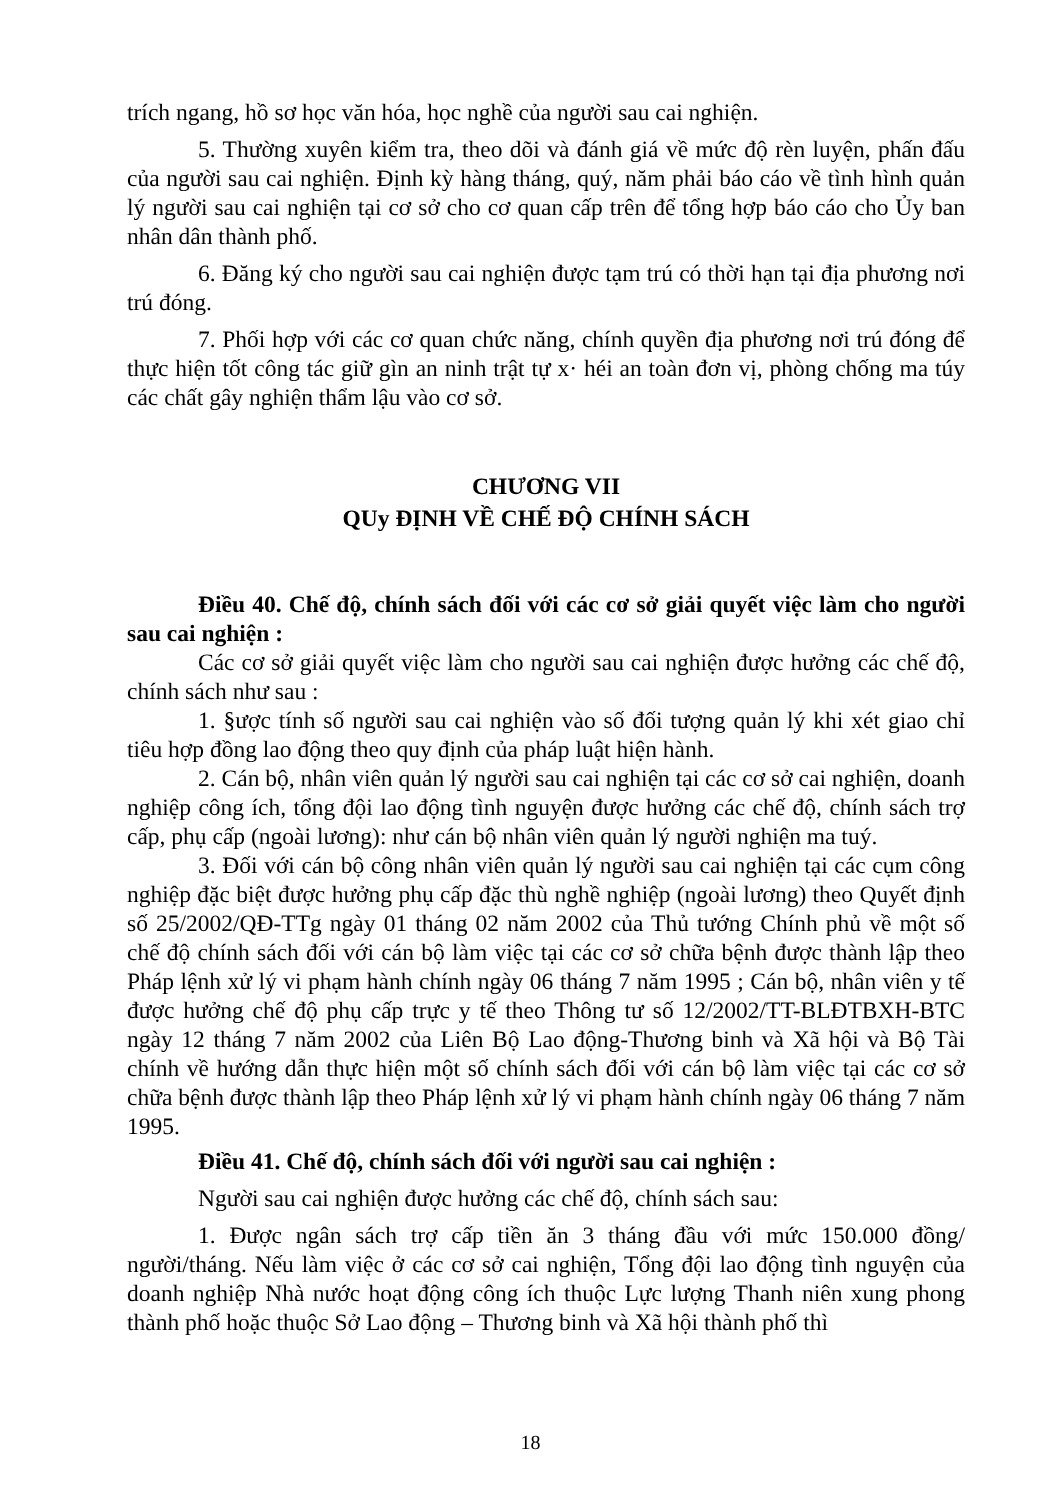trích ngang, hồ sơ học văn hóa, học nghề của người sau cai nghiện.
5. Thường xuyên kiểm tra, theo dõi và đánh giá về mức độ rèn luyện, phấn đấu của người sau cai nghiện. Định kỳ hàng tháng, quý, năm phải báo cáo về tình hình quản lý người sau cai nghiện tại cơ sở cho cơ quan cấp trên để tổng hợp báo cáo cho Ủy ban nhân dân thành phố.
6. Đăng ký cho người sau cai nghiện được tạm trú có thời hạn tại địa phương nơi trú đóng.
7. Phối hợp với các cơ quan chức năng, chính quyền địa phương nơi trú đóng để thực hiện tốt công tác giữ gìn an ninh trật tự x· héi an toàn đơn vị, phòng chống ma túy các chất gây nghiện thẩm lậu vào cơ sở.
CHƯƠNG VII
QUy ĐỊNH VỀ CHẾ ĐỘ CHÍNH SÁCH
Điều 40. Chế độ, chính sách đối với các cơ sở giải quyết việc làm cho người sau cai nghiện :
Các cơ sở giải quyết việc làm cho người sau cai nghiện được hưởng các chế độ, chính sách như sau :
1. §ược tính số người sau cai nghiện vào số đối tượng quản lý khi xét giao chỉ tiêu hợp đồng lao động theo quy định của pháp luật hiện hành.
2. Cán bộ, nhân viên quản lý người sau cai nghiện tại các cơ sở cai nghiện, doanh nghiệp công ích, tổng đội lao động tình nguyện được hưởng các chế độ, chính sách trợ cấp, phụ cấp (ngoài lương): như cán bộ nhân viên quản lý người nghiện ma tuý.
3. Đối với cán bộ công nhân viên quản lý người sau cai nghiện tại các cụm công nghiệp đặc biệt được hưởng phụ cấp đặc thù nghề nghiệp (ngoài lương) theo Quyết định số 25/2002/QĐ-TTg ngày 01 tháng 02 năm 2002 của Thủ tướng Chính phủ về một số chế độ chính sách đối với cán bộ làm việc tại các cơ sở chữa bệnh được thành lập theo Pháp lệnh xử lý vi phạm hành chính ngày 06 tháng 7 năm 1995 ; Cán bộ, nhân viên y tế được hưởng chế độ phụ cấp trực y tế theo Thông tư số 12/2002/TT-BLĐTBXH-BTC ngày 12 tháng 7 năm 2002 của Liên Bộ Lao động-Thương binh và Xã hội và Bộ Tài chính về hướng dẫn thực hiện một số chính sách đối với cán bộ làm việc tại các cơ sở chữa bệnh được thành lập theo Pháp lệnh xử lý vi phạm hành chính ngày 06 tháng 7 năm 1995.
Điều 41. Chế độ, chính sách đối với người sau cai nghiện :
Người sau cai nghiện được hưởng các chế độ, chính sách sau:
1. Được ngân sách trợ cấp tiền ăn 3 tháng đầu với mức 150.000 đồng/ người/tháng. Nếu làm việc ở các cơ sở cai nghiện, Tổng đội lao động tình nguyện của doanh nghiệp Nhà nước hoạt động công ích thuộc Lực lượng Thanh niên xung phong thành phố hoặc thuộc Sở Lao động – Thương binh và Xã hội thành phố thì
18